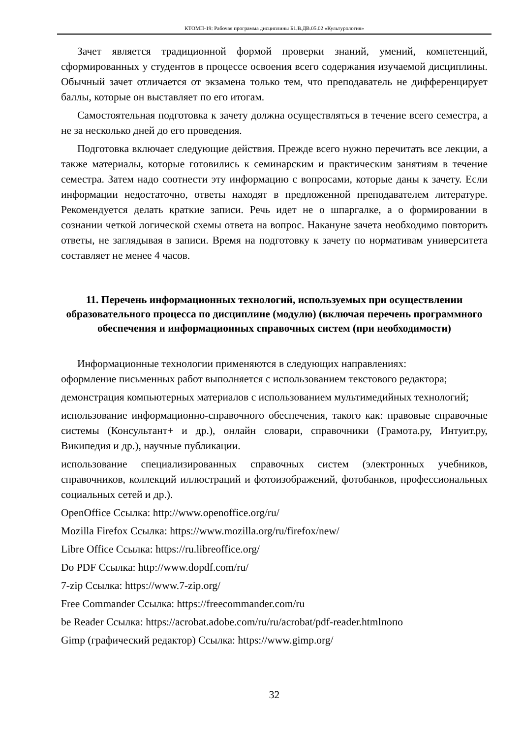КТОМП-19: Рабочая программа дисциплины Б1.В.ДВ.05.02 «Культурология»
Зачет является традиционной формой проверки знаний, умений, компетенций, сформированных у студентов в процессе освоения всего содержания изучаемой дисциплины. Обычный зачет отличается от экзамена только тем, что преподаватель не дифференцирует баллы, которые он выставляет по его итогам.
Самостоятельная подготовка к зачету должна осуществляться в течение всего семестра, а не за несколько дней до его проведения.
Подготовка включает следующие действия. Прежде всего нужно перечитать все лекции, а также материалы, которые готовились к семинарским и практическим занятиям в течение семестра. Затем надо соотнести эту информацию с вопросами, которые даны к зачету. Если информации недостаточно, ответы находят в предложенной преподавателем литературе. Рекомендуется делать краткие записи. Речь идет не о шпаргалке, а о формировании в сознании четкой логической схемы ответа на вопрос. Накануне зачета необходимо повторить ответы, не заглядывая в записи. Время на подготовку к зачету по нормативам университета составляет не менее 4 часов.
11. Перечень информационных технологий, используемых при осуществлении образовательного процесса по дисциплине (модулю) (включая перечень программного обеспечения и информационных справочных систем (при необходимости)
Информационные технологии применяются в следующих направлениях:
оформление письменных работ выполняется с использованием текстового редактора;
демонстрация компьютерных материалов с использованием мультимедийных технологий;
использование информационно-справочного обеспечения, такого как: правовые справочные системы (Консультант+ и др.), онлайн словари, справочники (Грамота.ру, Интуит.ру, Википедия и др.), научные публикации.
использование специализированных справочных систем (электронных учебников, справочников, коллекций иллюстраций и фотоизображений, фотобанков, профессиональных социальных сетей и др.).
OpenOffice Ссылка: http://www.openoffice.org/ru/
Mozilla Firefox Ссылка: https://www.mozilla.org/ru/firefox/new/
Libre Office Ссылка: https://ru.libreoffice.org/
Do PDF Ссылка: http://www.dopdf.com/ru/
7-zip Ссылка: https://www.7-zip.org/
Free Commander Ссылка: https://freecommander.com/ru
be Reader Ссылка: https://acrobat.adobe.com/ru/ru/acrobat/pdf-reader.htmlпопо
Gimp (графический редактор) Ссылка: https://www.gimp.org/
32